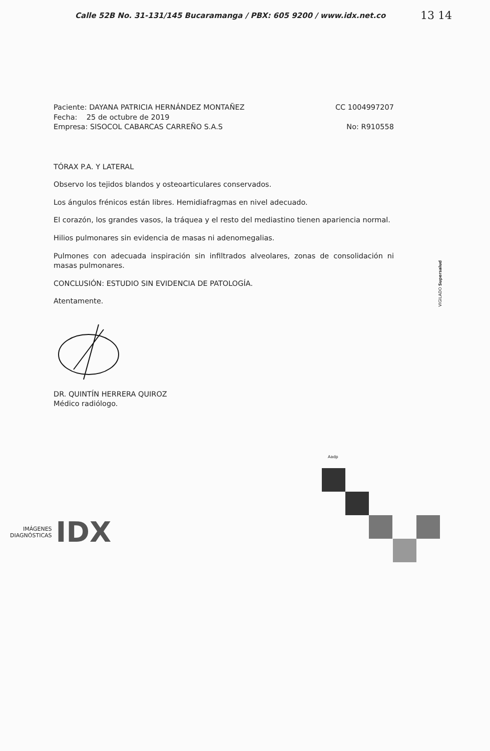Calle 52B No. 31-131/145 Bucaramanga / PBX: 605 9200 / www.idx.net.co
13 14
Paciente: DAYANA PATRICIA HERNÁNDEZ MONTAÑEZ CC 1004997207
Fecha: 25 de octubre de 2019
Empresa: SISOCOL CABARCAS CARREÑO S.A.S No: R910558
TÓRAX P.A. Y LATERAL
Observo los tejidos blandos y osteoarticulares conservados.
Los ángulos frénicos están libres. Hemidiafragmas en nivel adecuado.
El corazón, los grandes vasos, la tráquea y el resto del mediastino tienen apariencia normal.
Hilios pulmonares sin evidencia de masas ni adenomegalias.
Pulmones con adecuada inspiración sin infiltrados alveolares, zonas de consolidación ni masas pulmonares.
CONCLUSIÓN: ESTUDIO SIN EVIDENCIA DE PATOLOGÍA.
Atentamente.
DR. QUINTÍN HERRERA QUIROZ
Médico radiólogo.
VIGILADO Supersalud
Aadp
IMÁGENES
DIAGNÓSTICAS
IDX